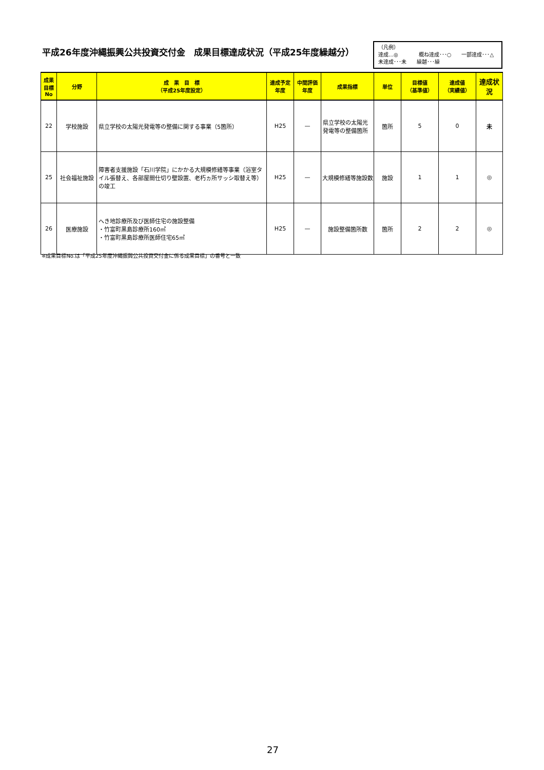平成26年度沖縄振興公共投資交付金　成果目標達成状況（平成25年度繰越分）
（凡例）
達成…◎　　　　概ね達成･･･○　　一部達成･･･△
未達成･･･未　　繰越･･･繰
| 成果 目標 No | 分野 | 成 果 目 標 （平成25年度設定） | 達成予定 年度 | 中間評価 年度 | 成果指標 | 単位 | 目標値 （基準値） | 達成値 （実績値） | 達成状況 |
| --- | --- | --- | --- | --- | --- | --- | --- | --- | --- |
| 22 | 学校施設 | 県立学校の太陽光発電等の整備に関する事業（5箇所） | H25 | — | 県立学校の太陽光 発電等の整備箇所 | 箇所 | 5 | 0 | 未 |
| 25 | 社会福祉施設 | 障害者支援施設「石川学院」にかかる大規模修繕等事業（浴室タイル張替え、各部屋間仕切り壁設置、老朽ヵ所サッシ取替え等）の竣工 | H25 | — | 大規模修繕等施設数 | 施設 | 1 | 1 | ◎ |
| 26 | 医療施設 | へき地診療所及び医師住宅の施設整備 ・竹富町黒島診療所160㎡ ・竹富町黒島診療所医師住宅65㎡ | H25 | — | 施設整備箇所数 | 箇所 | 2 | 2 | ◎ |
※成果目標No.は「平成25年度沖縄振興公共投資交付金に係る成果目標」の番号と一致
27